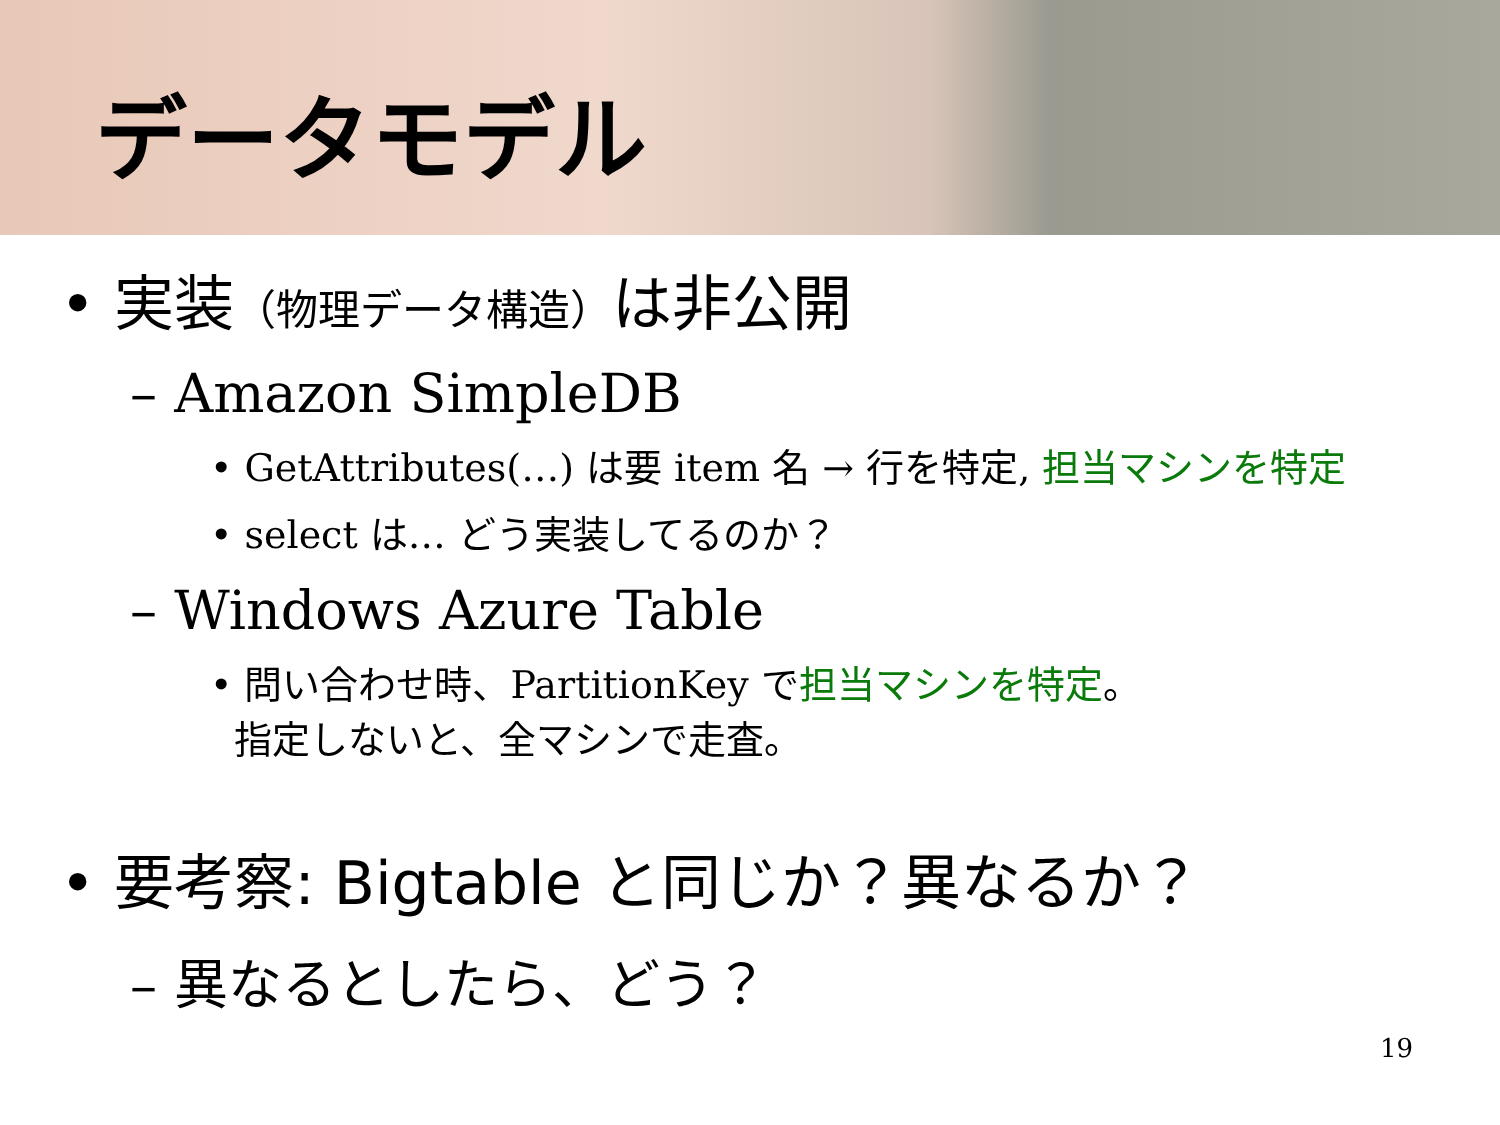データモデル
• 実装（物理データ構造）は非公開
– Amazon SimpleDB
• GetAttributes(…) は要 item 名 → 行を特定, 担当マシンを特定
• select は… どう実装してるのか？
– Windows Azure Table
• 問い合わせ時、PartitionKey で担当マシンを特定。
指定しないと、全マシンで走査。
• 要考察: Bigtable と同じか？異なるか？
– 異なるとしたら、どう？
19